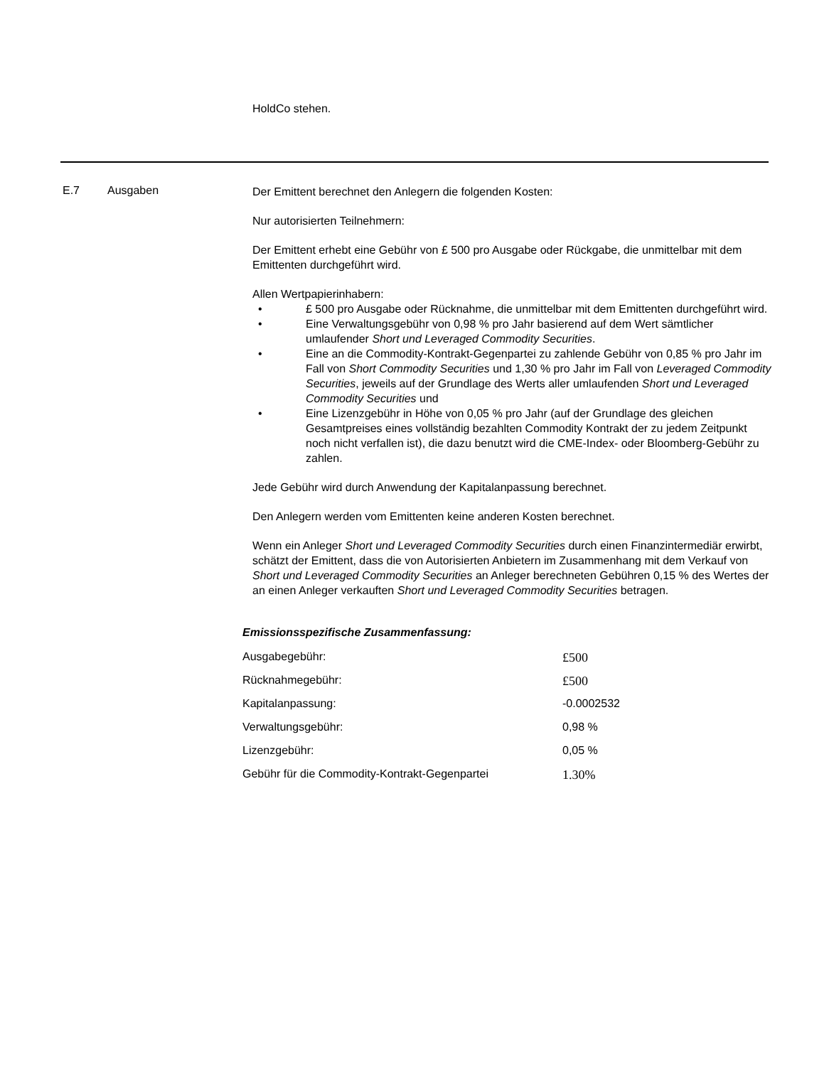HoldCo stehen.
E.7 Ausgaben
Der Emittent berechnet den Anlegern die folgenden Kosten:
Nur autorisierten Teilnehmern:
Der Emittent erhebt eine Gebühr von £ 500 pro Ausgabe oder Rückgabe, die unmittelbar mit dem Emittenten durchgeführt wird.
Allen Wertpapierinhabern:
• £ 500 pro Ausgabe oder Rücknahme, die unmittelbar mit dem Emittenten durchgeführt wird.
• Eine Verwaltungsgebühr von 0,98 % pro Jahr basierend auf dem Wert sämtlicher umlaufender Short und Leveraged Commodity Securities.
• Eine an die Commodity-Kontrakt-Gegenpartei zu zahlende Gebühr von 0,85 % pro Jahr im Fall von Short Commodity Securities und 1,30 % pro Jahr im Fall von Leveraged Commodity Securities, jeweils auf der Grundlage des Werts aller umlaufenden Short und Leveraged Commodity Securities und
• Eine Lizenzgebühr in Höhe von 0,05 % pro Jahr (auf der Grundlage des gleichen Gesamtpreises eines vollständig bezahlten Commodity Kontrakt der zu jedem Zeitpunkt noch nicht verfallen ist), die dazu benutzt wird die CME-Index- oder Bloomberg-Gebühr zu zahlen.
Jede Gebühr wird durch Anwendung der Kapitalanpassung berechnet.
Den Anlegern werden vom Emittenten keine anderen Kosten berechnet.
Wenn ein Anleger Short und Leveraged Commodity Securities durch einen Finanzintermediär erwirbt, schätzt der Emittent, dass die von Autorisierten Anbietern im Zusammenhang mit dem Verkauf von Short und Leveraged Commodity Securities an Anleger berechneten Gebühren 0,15 % des Wertes der an einen Anleger verkauften Short und Leveraged Commodity Securities betragen.
Emissionsspezifische Zusammenfassung:
| Ausgabegebühr: | £500 |
| Rücknahmegebühr: | £500 |
| Kapitalanpassung: | -0.0002532 |
| Verwaltungsgebühr: | 0,98 % |
| Lizenzgebühr: | 0,05 % |
| Gebühr für die Commodity-Kontrakt-Gegenpartei | 1.30% |